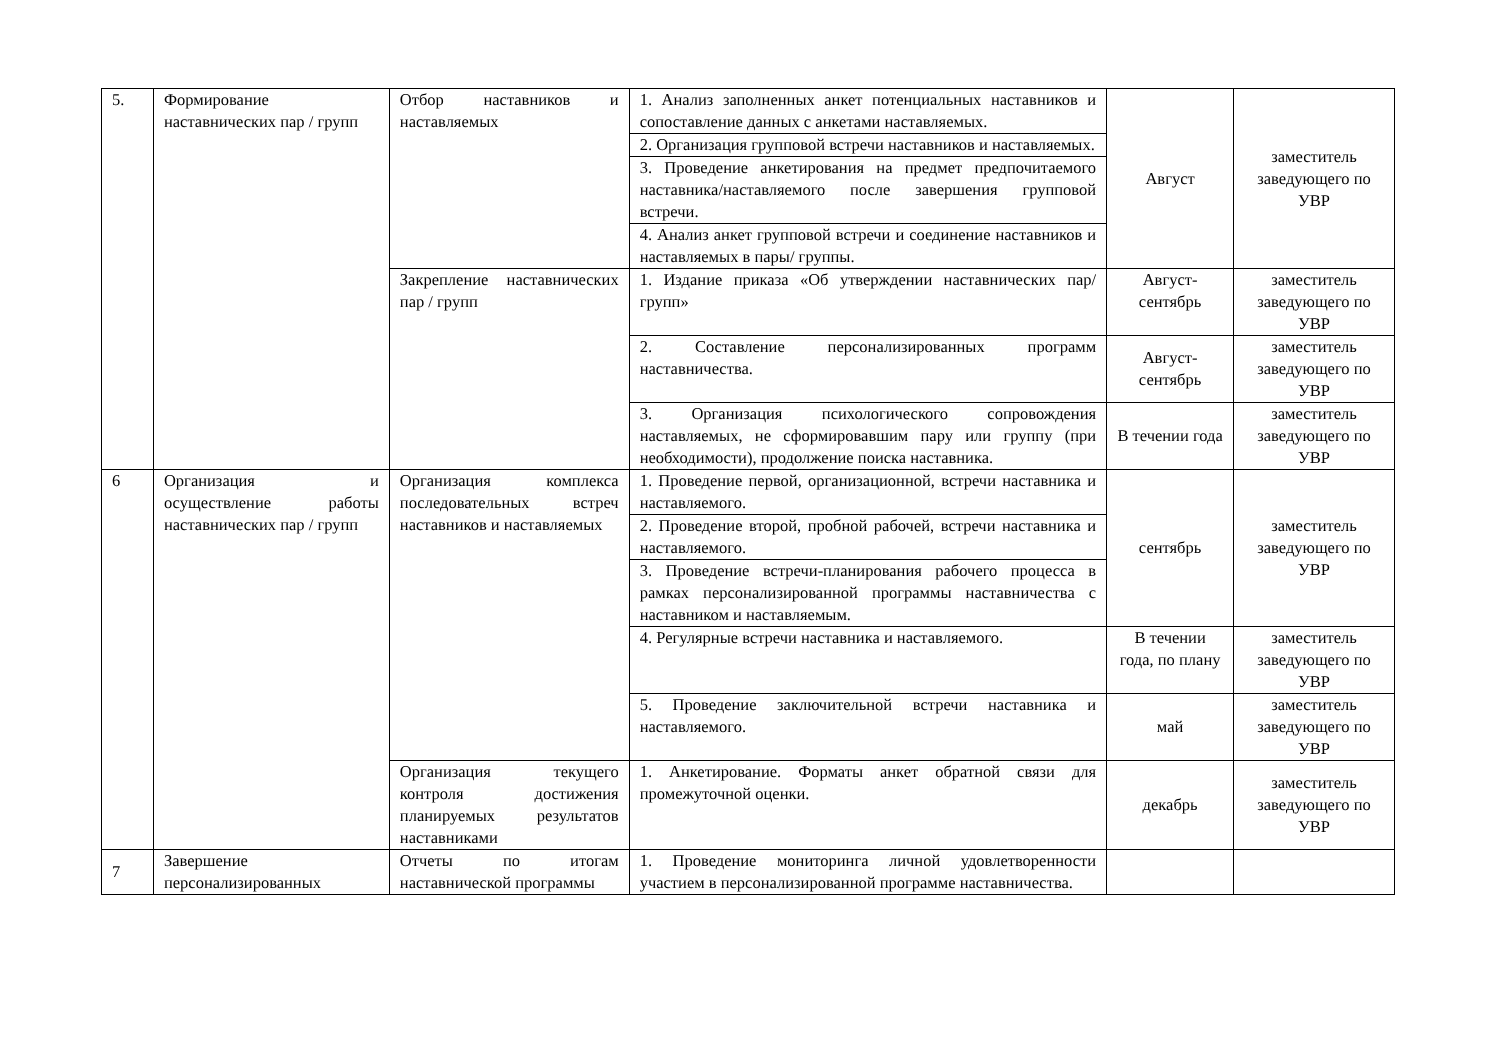| 5. | Формирование наставнических пар / групп | Отбор наставников и наставляемых | 1. Анализ заполненных анкет потенциальных наставников и сопоставление данных с анкетами наставляемых. | Август | заместитель заведующего по УВР |
| | | | 2. Организация групповой встречи наставников и наставляемых. | | |
| | | | 3. Проведение анкетирования на предмет предпочитаемого наставника/наставляемого после завершения групповой встречи. | | |
| | | | 4. Анализ анкет групповой встречи и соединение наставников и наставляемых в пары/ группы. | | |
| | | Закрепление наставнических пар / групп | 1. Издание приказа «Об утверждении наставнических пар/групп» | Август-сентябрь | заместитель заведующего по УВР |
| | | | 2. Составление персонализированных программ наставничества. | Август-сентябрь | заместитель заведующего по УВР |
| | | | 3. Организация психологического сопровождения наставляемых, не сформировавшим пару или группу (при необходимости), продолжение поиска наставника. | В течении года | заместитель заведующего по УВР |
| 6 | Организация и осуществление работы наставнических пар / групп | Организация комплекса последовательных встреч наставников и наставляемых | 1. Проведение первой, организационной, встречи наставника и наставляемого. | сентябрь | заместитель заведующего по УВР |
| | | | 2. Проведение второй, пробной рабочей, встречи наставника и наставляемого. | | |
| | | | 3. Проведение встречи-планирования рабочего процесса в рамках персонализированной программы наставничества с наставником и наставляемым. | | |
| | | | 4. Регулярные встречи наставника и наставляемого. | В течении года, по плану | заместитель заведующего по УВР |
| | | | 5. Проведение заключительной встречи наставника и наставляемого. | май | заместитель заведующего по УВР |
| | | Организация текущего контроля достижения планируемых результатов наставниками | 1. Анкетирование. Форматы анкет обратной связи для промежуточной оценки. | декабрь | заместитель заведующего по УВР |
| 7 | Завершение персонализированных | Отчеты по итогам наставнической программы | 1. Проведение мониторинга личной удовлетворенности участием в персонализированной программе наставничества. | | |